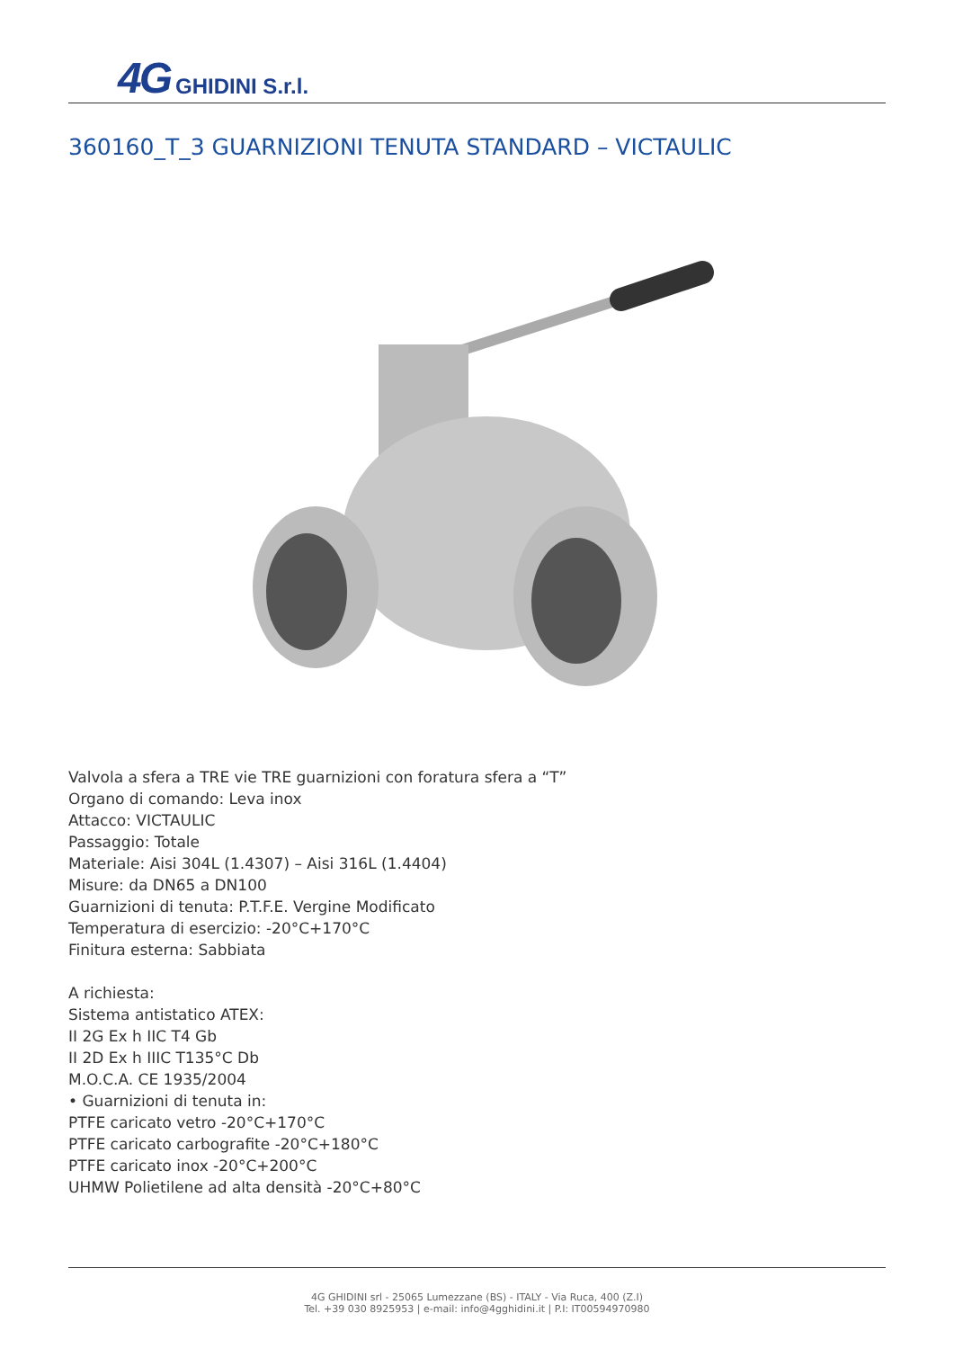4G GHIDINI S.r.l.
360160_T_3 GUARNIZIONI TENUTA STANDARD – VICTAULIC
Valvola a sfera a TRE vie TRE guarnizioni con foratura sfera a “T”
Organo di comando: Leva inox
Attacco: VICTAULIC
Passaggio: Totale
Materiale: Aisi 304L (1.4307) – Aisi 316L (1.4404)
Misure: da DN65 a DN100
Guarnizioni di tenuta: P.T.F.E. Vergine Modificato
Temperatura di esercizio: -20°C+170°C
Finitura esterna: Sabbiata
A richiesta:
Sistema antistatico ATEX:
II 2G Ex h IIC T4 Gb
II 2D Ex h IIIC T135°C Db
M.O.C.A. CE 1935/2004
• Guarnizioni di tenuta in:
PTFE caricato vetro -20°C+170°C
PTFE caricato carbografite -20°C+180°C
PTFE caricato inox -20°C+200°C
UHMW Polietilene ad alta densità -20°C+80°C
4G GHIDINI srl - 25065 Lumezzane (BS) - ITALY - Via Ruca, 400 (Z.I)
Tel. +39 030 8925953 | e-mail: info@4gghidini.it | P.I: IT00594970980